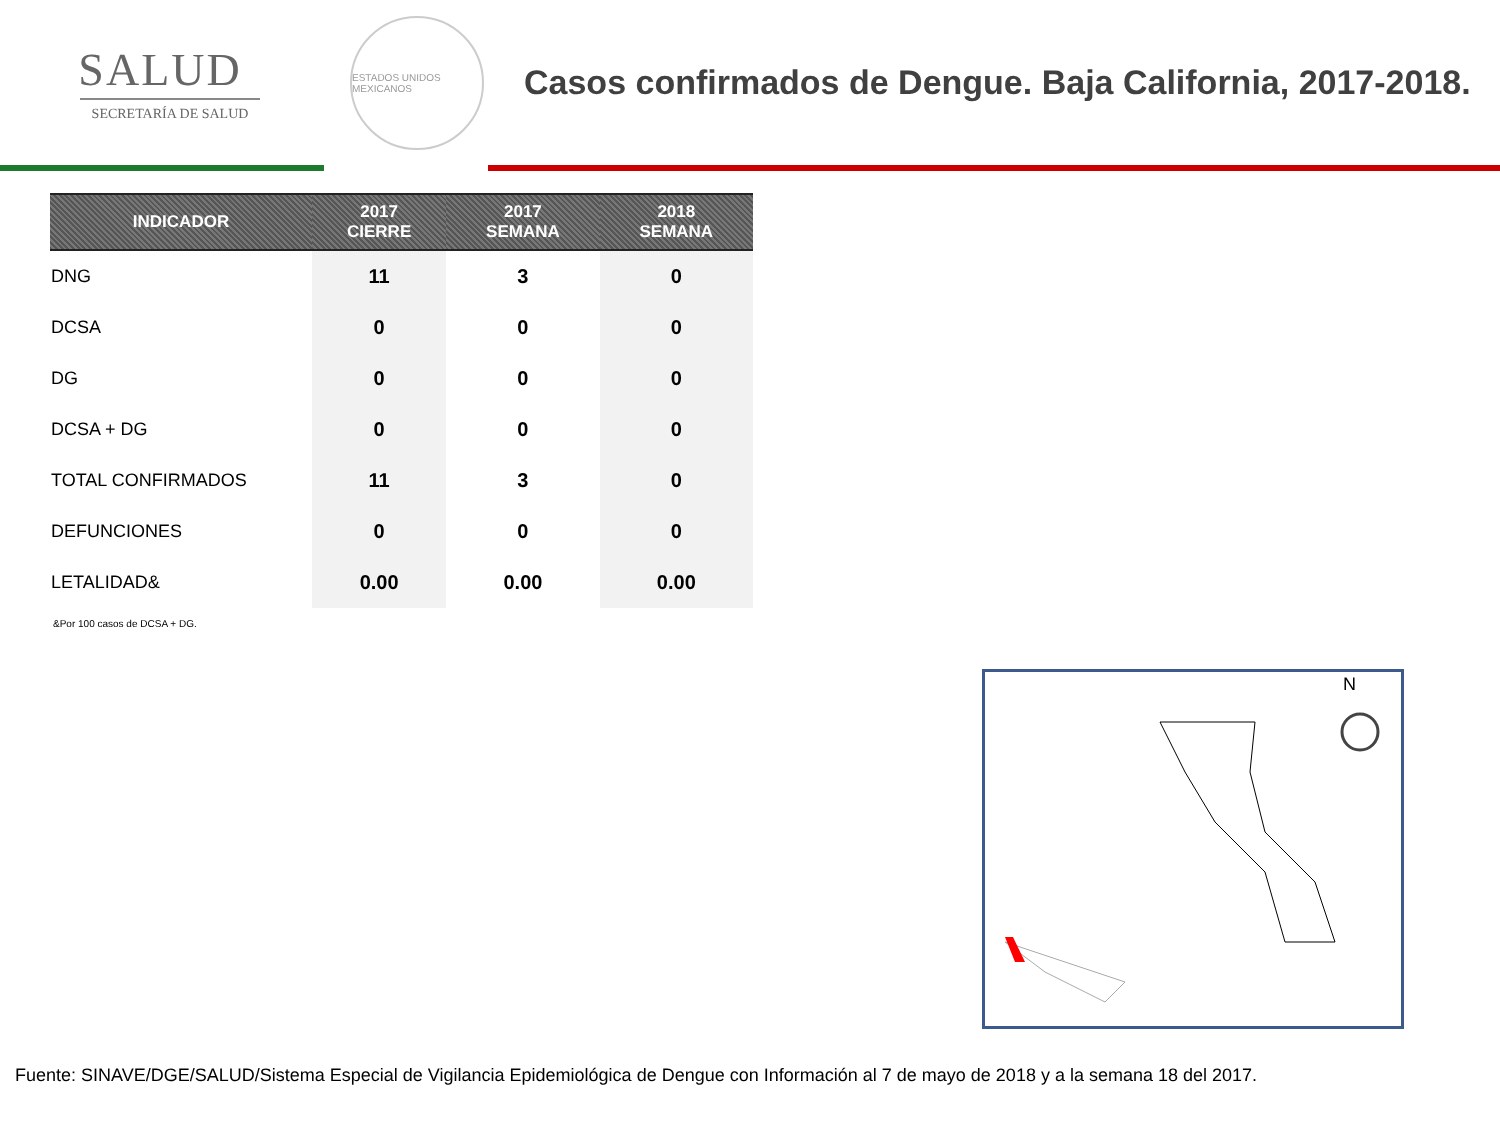SALUD
SECRETARÍA DE SALUD
ESTADOS UNIDOS MEXICANOS
Casos confirmados de Dengue. Baja California, 2017-2018.
| INDICADOR | 2017 CIERRE | 2017 SEMANA | 2018 SEMANA |
| --- | --- | --- | --- |
| DNG | 11 | 3 | 0 |
| DCSA | 0 | 0 | 0 |
| DG | 0 | 0 | 0 |
| DCSA + DG | 0 | 0 | 0 |
| TOTAL CONFIRMADOS | 11 | 3 | 0 |
| DEFUNCIONES | 0 | 0 | 0 |
| LETALIDAD& | 0.00 | 0.00 | 0.00 |
&Por 100 casos de DCSA + DG.
N
Fuente: SINAVE/DGE/SALUD/Sistema Especial de Vigilancia Epidemiológica de Dengue con Información al 7 de mayo de 2018 y a la semana 18 del 2017.